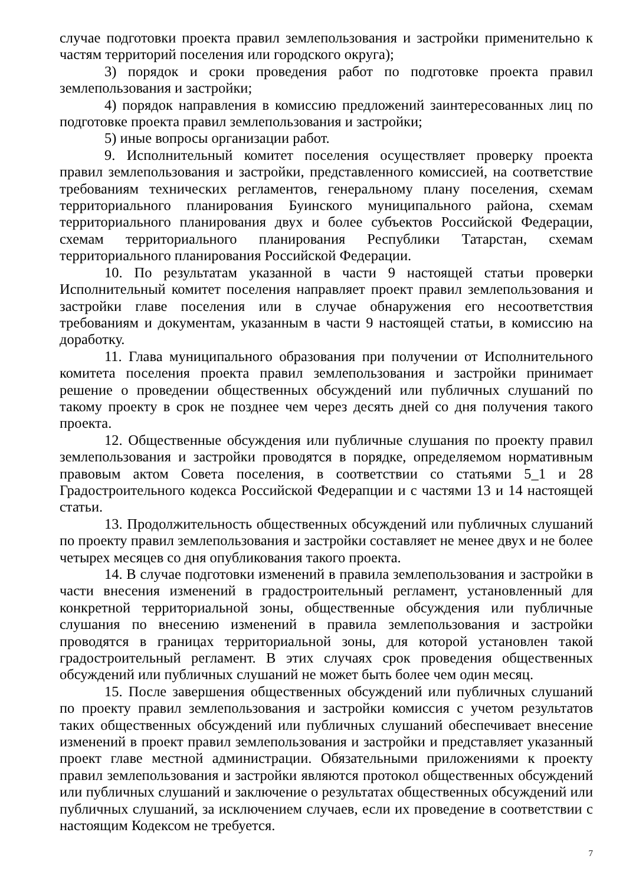случае подготовки проекта правил землепользования и застройки применительно к частям территорий поселения или городского округа);
3) порядок и сроки проведения работ по подготовке проекта правил землепользования и застройки;
4) порядок направления в комиссию предложений заинтересованных лиц по подготовке проекта правил землепользования и застройки;
5) иные вопросы организации работ.
9. Исполнительный комитет поселения осуществляет проверку проекта правил землепользования и застройки, представленного комиссией, на соответствие требованиям технических регламентов, генеральному плану поселения, схемам территориального планирования Буинского муниципального района, схемам территориального планирования двух и более субъектов Российской Федерации, схемам территориального планирования Республики Татарстан, схемам территориального планирования Российской Федерации.
10. По результатам указанной в части 9 настоящей статьи проверки Исполнительный комитет поселения направляет проект правил землепользования и застройки главе поселения или в случае обнаружения его несоответствия требованиям и документам, указанным в части 9 настоящей статьи, в комиссию на доработку.
11. Глава муниципального образования при получении от Исполнительного комитета поселения проекта правил землепользования и застройки принимает решение о проведении общественных обсуждений или публичных слушаний по такому проекту в срок не позднее чем через десять дней со дня получения такого проекта.
12. Общественные обсуждения или публичные слушания по проекту правил землепользования и застройки проводятся в порядке, определяемом нормативным правовым актом Совета поселения, в соответствии со статьями 5_1 и 28 Градостроительного кодекса Российской Федерапции и с частями 13 и 14 настоящей статьи.
13. Продолжительность общественных обсуждений или публичных слушаний по проекту правил землепользования и застройки составляет не менее двух и не более четырех месяцев со дня опубликования такого проекта.
14. В случае подготовки изменений в правила землепользования и застройки в части внесения изменений в градостроительный регламент, установленный для конкретной территориальной зоны, общественные обсуждения или публичные слушания по внесению изменений в правила землепользования и застройки проводятся в границах территориальной зоны, для которой установлен такой градостроительный регламент. В этих случаях срок проведения общественных обсуждений или публичных слушаний не может быть более чем один месяц.
15. После завершения общественных обсуждений или публичных слушаний по проекту правил землепользования и застройки комиссия с учетом результатов таких общественных обсуждений или публичных слушаний обеспечивает внесение изменений в проект правил землепользования и застройки и представляет указанный проект главе местной администрации. Обязательными приложениями к проекту правил землепользования и застройки являются протокол общественных обсуждений или публичных слушаний и заключение о результатах общественных обсуждений или публичных слушаний, за исключением случаев, если их проведение в соответствии с настоящим Кодексом не требуется.
7